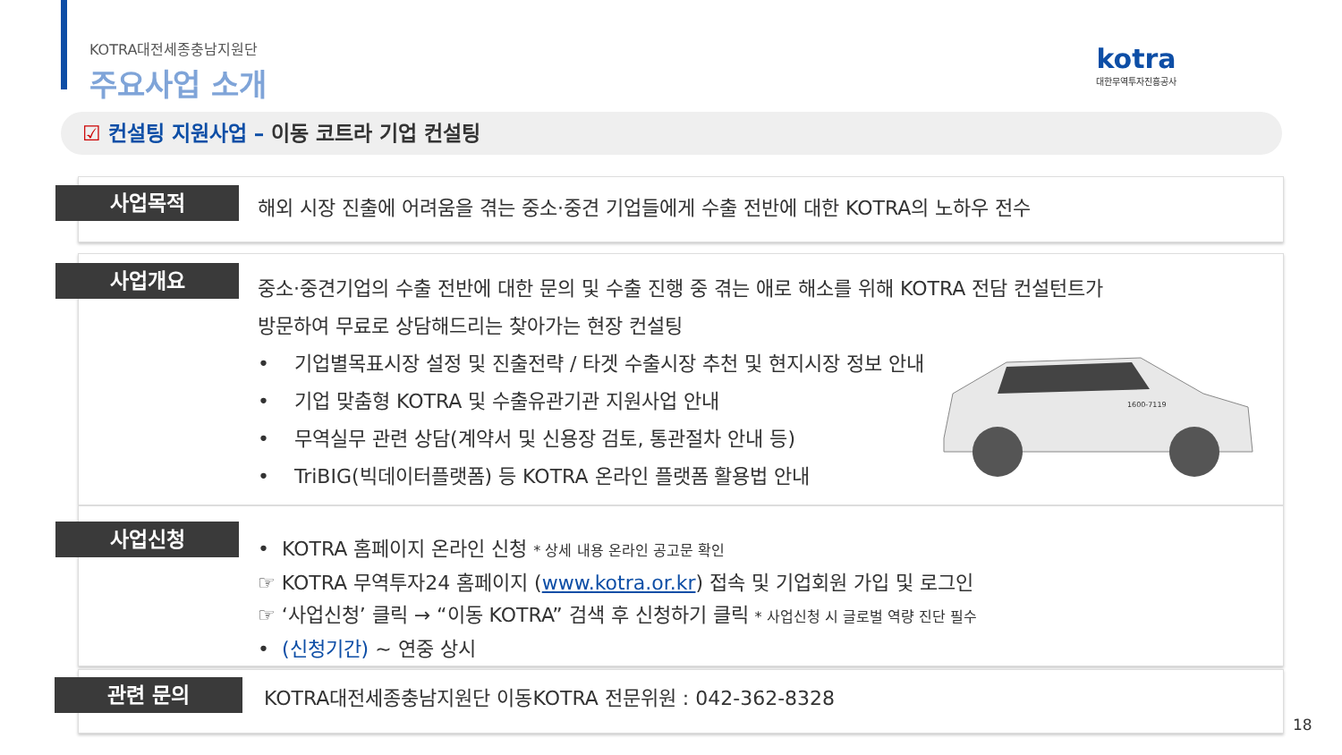KOTRA대전세종충남지원단
주요사업 소개
kotra
대한무역투자진흥공사
☑ 컨설팅 지원사업 – 이동 코트라 기업 컨설팅
사업목적
해외 시장 진출에 어려움을 겪는 중소·중견 기업들에게 수출 전반에 대한 KOTRA의 노하우 전수
사업개요
중소·중견기업의 수출 전반에 대한 문의 및 수출 진행 중 겪는 애로 해소를 위해 KOTRA 전담 컨설턴트가
방문하여 무료로 상담해드리는 찾아가는 현장 컨설팅
• 기업별목표시장 설정 및 진출전략 / 타겟 수출시장 추천 및 현지시장 정보 안내
• 기업 맞춤형 KOTRA 및 수출유관기관 지원사업 안내
• 무역실무 관련 상담(계약서 및 신용장 검토, 통관절차 안내 등)
• TriBIG(빅데이터플랫폼) 등 KOTRA 온라인 플랫폼 활용법 안내
1600-7119
사업신청
• KOTRA 홈페이지 온라인 신청 * 상세 내용 온라인 공고문 확인
☞ KOTRA 무역투자24 홈페이지 (www.kotra.or.kr) 접속 및 기업회원 가입 및 로그인
☞ ‘사업신청’ 클릭 → “이동 KOTRA” 검색 후 신청하기 클릭 * 사업신청 시 글로벌 역량 진단 필수
• (신청기간) ~ 연중 상시
관련 문의
KOTRA대전세종충남지원단 이동KOTRA 전문위원 : 042-362-8328
18